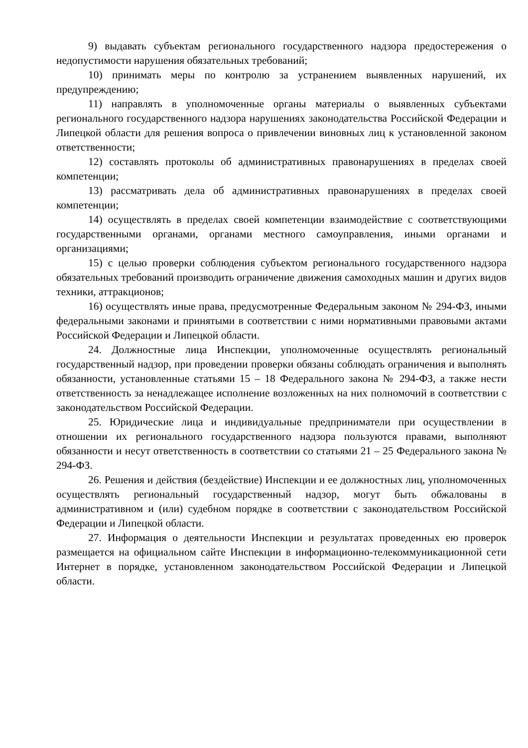9) выдавать субъектам регионального государственного надзора предостережения о недопустимости нарушения обязательных требований;
10) принимать меры по контролю за устранением выявленных нарушений, их предупреждению;
11) направлять в уполномоченные органы материалы о выявленных субъектами регионального государственного надзора нарушениях законодательства Российской Федерации и Липецкой области для решения вопроса о привлечении виновных лиц к установленной законом ответственности;
12) составлять протоколы об административных правонарушениях в пределах своей компетенции;
13) рассматривать дела об административных правонарушениях в пределах своей компетенции;
14) осуществлять в пределах своей компетенции взаимодействие с соответствующими государственными органами, органами местного самоуправления, иными органами и организациями;
15) с целью проверки соблюдения субъектом регионального государственного надзора обязательных требований производить ограничение движения самоходных машин и других видов техники, аттракционов;
16) осуществлять иные права, предусмотренные Федеральным законом № 294-ФЗ, иными федеральными законами и принятыми в соответствии с ними нормативными правовыми актами Российской Федерации и Липецкой области.
24. Должностные лица Инспекции, уполномоченные осуществлять региональный государственный надзор, при проведении проверки обязаны соблюдать ограничения и выполнять обязанности, установленные статьями 15 – 18 Федерального закона № 294-ФЗ, а также нести ответственность за ненадлежащее исполнение возложенных на них полномочий в соответствии с законодательством Российской Федерации.
25. Юридические лица и индивидуальные предприниматели при осуществлении в отношении их регионального государственного надзора пользуются правами, выполняют обязанности и несут ответственность в соответствии со статьями 21 – 25 Федерального закона № 294-ФЗ.
26. Решения и действия (бездействие) Инспекции и ее должностных лиц, уполномоченных осуществлять региональный государственный надзор, могут быть обжалованы в административном и (или) судебном порядке в соответствии с законодательством Российской Федерации и Липецкой области.
27. Информация о деятельности Инспекции и результатах проведенных ею проверок размещается на официальном сайте Инспекции в информационно-телекоммуникационной сети Интернет в порядке, установленном законодательством Российской Федерации и Липецкой области.